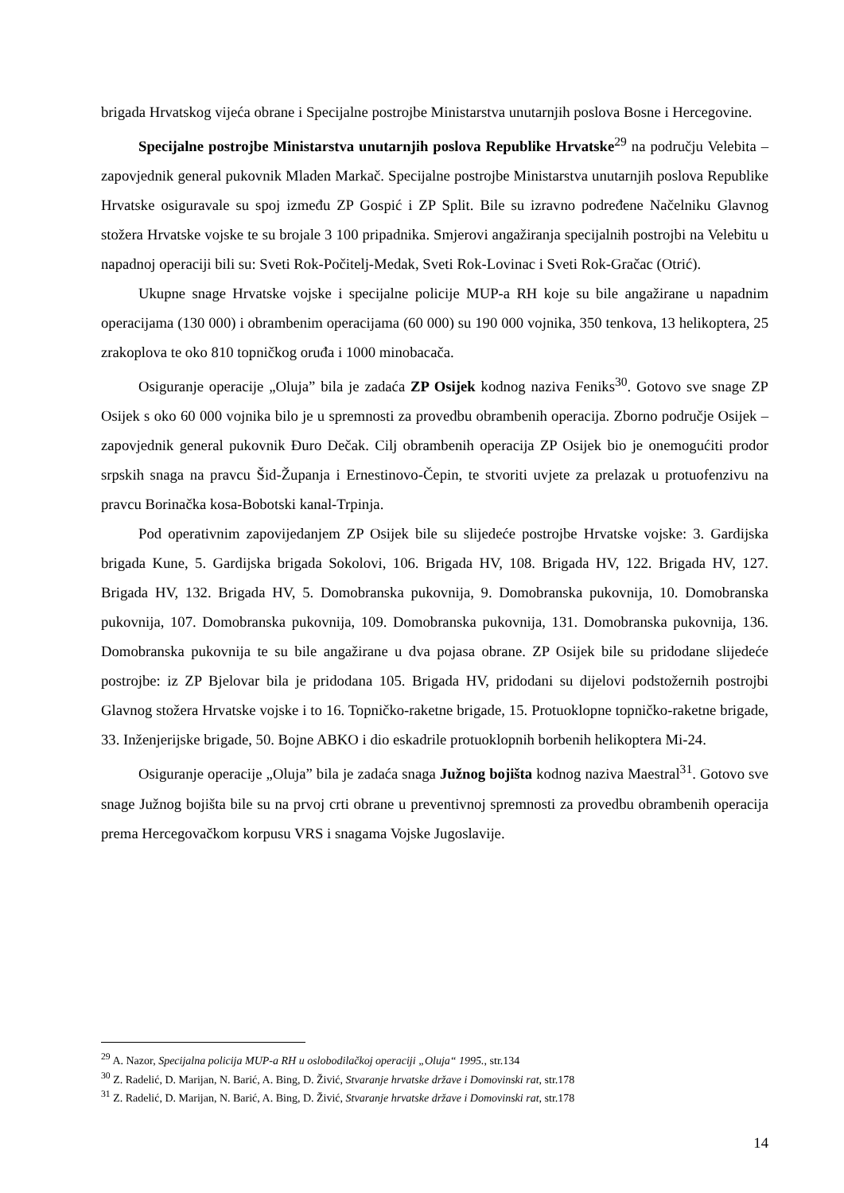brigada Hrvatskog vijeća obrane i Specijalne postrojbe Ministarstva unutarnjih poslova Bosne i Hercegovine.
Specijalne postrojbe Ministarstva unutarnjih poslova Republike Hrvatske<sup>29</sup> na području Velebita – zapovjednik general pukovnik Mladen Markač. Specijalne postrojbe Ministarstva unutarnjih poslova Republike Hrvatske osiguravale su spoj između ZP Gospić i ZP Split. Bile su izravno podređene Načelniku Glavnog stožera Hrvatske vojske te su brojale 3 100 pripadnika. Smjerovi angažiranja specijalnih postrojbi na Velebitu u napadnoj operaciji bili su: Sveti Rok-Počitelj-Medak, Sveti Rok-Lovinac i Sveti Rok-Gračac (Otrić).
Ukupne snage Hrvatske vojske i specijalne policije MUP-a RH koje su bile angažirane u napadnim operacijama (130 000) i obrambenim operacijama (60 000) su 190 000 vojnika, 350 tenkova, 13 helikoptera, 25 zrakoplova te oko 810 topničkog oruđa i 1000 minobacača.
Osiguranje operacije „Oluja” bila je zadaća ZP Osijek kodnog naziva Feniks<sup>30</sup>. Gotovo sve snage ZP Osijek s oko 60 000 vojnika bilo je u spremnosti za provedbu obrambenih operacija. Zborno područje Osijek – zapovjednik general pukovnik Đuro Dečak. Cilj obrambenih operacija ZP Osijek bio je onemogućiti prodor srpskih snaga na pravcu Šid-Županja i Ernestinovo-Čepin, te stvoriti uvjete za prelazak u protuofenzivu na pravcu Borinačka kosa-Bobotski kanal-Trpinja.
Pod operativnim zapovijedanjem ZP Osijek bile su slijedeće postrojbe Hrvatske vojske: 3. Gardijska brigada Kune, 5. Gardijska brigada Sokolovi, 106. Brigada HV, 108. Brigada HV, 122. Brigada HV, 127. Brigada HV, 132. Brigada HV, 5. Domobranska pukovnija, 9. Domobranska pukovnija, 10. Domobranska pukovnija, 107. Domobranska pukovnija, 109. Domobranska pukovnija, 131. Domobranska pukovnija, 136. Domobranska pukovnija te su bile angažirane u dva pojasa obrane. ZP Osijek bile su pridodane slijedeće postrojbe: iz ZP Bjelovar bila je pridodana 105. Brigada HV, pridodani su dijelovi podstožernih postrojbi Glavnog stožera Hrvatske vojske i to 16. Topničko-raketne brigade, 15. Protuoklopne topničko-raketne brigade, 33. Inženjerijske brigade, 50. Bojne ABKO i dio eskadrile protuoklopnih borbenih helikoptera Mi-24.
Osiguranje operacije „Oluja” bila je zadaća snaga Južnog bojišta kodnog naziva Maestral<sup>31</sup>. Gotovo sve snage Južnog bojišta bile su na prvoj crti obrane u preventivnoj spremnosti za provedbu obrambenih operacija prema Hercegovačkom korpusu VRS i snagama Vojske Jugoslavije.
<sup>29</sup> A. Nazor, Specijalna policija MUP-a RH u oslobodilačkoj operaciji „Oluja“ 1995., str.134
<sup>30</sup> Z. Radelić, D. Marijan, N. Barić, A. Bing, D. Živić, Stvaranje hrvatske države i Domovinski rat, str.178
<sup>31</sup> Z. Radelić, D. Marijan, N. Barić, A. Bing, D. Živić, Stvaranje hrvatske države i Domovinski rat, str.178
14